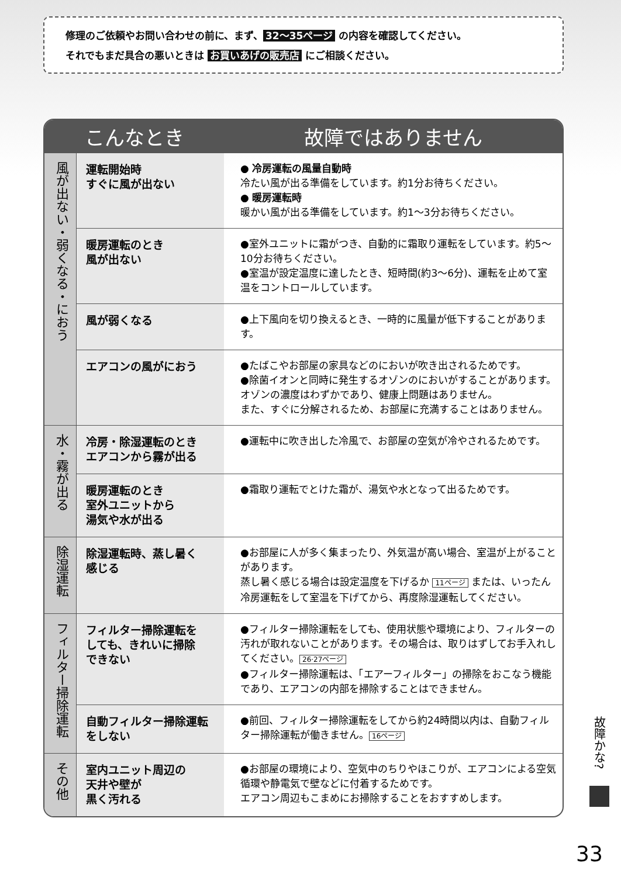修理のご依頼やお問い合わせの前に、まず、 32〜35ページ の内容を確認してください。
それでもまだ具合の悪いときは お買いあげの販売店 にご相談ください。
| こんなとき | | 故障ではありません |
| --- | --- | --- |
| 風が出ない・弱くなる・におう | 運転開始時 すぐに風が出ない | ● 冷房運転の風量自動時 冷たい風が出る準備をしています。約1分お待ちください。 ● 暖房運転時 暖かい風が出る準備をしています。約1〜3分お待ちください。 |
| | 暖房運転のとき 風が出ない | ●室外ユニットに霜がつき、自動的に霜取り運転をしています。約5〜10分お待ちください。 ●室温が設定温度に達したとき、短時間(約3〜6分)、運転を止めて室温をコントロールしています。 |
| | 風が弱くなる | ●上下風向を切り換えるとき、一時的に風量が低下することがあります。 |
| | エアコンの風がにおう | ●たばこやお部屋の家具などのにおいが吹き出されるためです。 ●除菌イオンと同時に発生するオゾンのにおいがすることがあります。 オゾンの濃度はわずかであり、健康上問題はありません。 また、すぐに分解されるため、お部屋に充満することはありません。 |
| 水・霧が出る | 冷房・除湿運転のとき エアコンから霧が出る | ●運転中に吹き出した冷風で、お部屋の空気が冷やされるためです。 |
| | 暖房運転のとき 室外ユニットから 湯気や水が出る | ●霜取り運転でとけた霜が、湯気や水となって出るためです。 |
| 除湿運転 | 除湿運転時、蒸し暑く 感じる | ●お部屋に人が多く集まったり、外気温が高い場合、室温が上がることがあります。 蒸し暑く感じる場合は設定温度を下げるか 11ページ または、いったん冷房運転をして室温を下げてから、再度除湿運転してください。 |
| フィルター掃除運転 | フィルター掃除運転を しても、きれいに掃除 できない | ●フィルター掃除運転をしても、使用状態や環境により、フィルターの汚れが取れないことがあります。その場合は、取りはずしてお手入れしてください。 26·27ページ ●フィルター掃除運転は、「エアーフィルター」の掃除をおこなう機能であり、エアコンの内部を掃除することはできません。 |
| | 自動フィルター掃除運転 をしない | ●前回、フィルター掃除運転をしてから約24時間以内は、自動フィルター掃除運転が働きません。 16ページ |
| その他 | 室内ユニット周辺の 天井や壁が 黒く汚れる | ●お部屋の環境により、空気中のちりやほこりが、エアコンによる空気循環や静電気で壁などに付着するためです。 エアコン周辺もこまめにお掃除することをおすすめします。 |
故障かな?
33